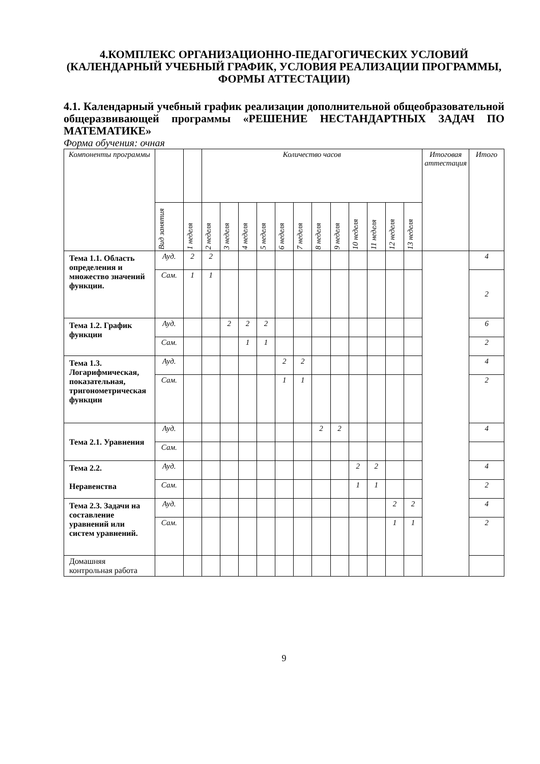4.КОМПЛЕКС ОРГАНИЗАЦИОННО-ПЕДАГОГИЧЕСКИХ УСЛОВИЙ (КАЛЕНДАРНЫЙ УЧЕБНЫЙ ГРАФИК, УСЛОВИЯ РЕАЛИЗАЦИИ ПРОГРАММЫ, ФОРМЫ АТТЕСТАЦИИ)
4.1. Календарный учебный график реализации дополнительной общеобразовательной общеразвивающей программы «РЕШЕНИЕ НЕСТАНДАРТНЫХ ЗАДАЧ ПО МАТЕМАТИКЕ»
Форма обучения: очная
| Компоненты программы | | | Количество часов | | | | | | | | | | | | Итоговая аттестация | Итого |
| --- | --- | --- | --- | --- | --- | --- | --- | --- | --- | --- | --- | --- | --- | --- | --- | --- |
| | Вид занятия | 1 неделя | 2 неделя | 3 неделя | 4 неделя | 5 неделя | 6 неделя | 7 неделя | 8 неделя | 9 неделя | 10 неделя | 11 неделя | 12 неделя | 13 неделя | | |
| Тема 1.1. Область определения и множество значений функции. | Ауд. | 2 | 2 | | | | | | | | | | | | | 4 |
| | Сам. | 1 | 1 | | | | | | | | | | | | | 2 |
| Тема 1.2. График функции | Ауд. | | | 2 | 2 | 2 | | | | | | | | | | 6 |
| | Сам. | | | | 1 | 1 | | | | | | | | | | 2 |
| Тема 1.3. Логарифмическая, показательная, тригонометрическая функции | Ауд. | | | | | | 2 | 2 | | | | | | | | 4 |
| | Сам. | | | | | | 1 | 1 | | | | | | | | 2 |
| Тема 2.1. Уравнения | Ауд. | | | | | | | | 2 | 2 | | | | | | 4 |
| | Сам. | | | | | | | | | | | | | | | |
| Тема 2.2. Неравенства | Ауд. | | | | | | | | | | 2 | 2 | | | | 4 |
| | Сам. | | | | | | | | | | 1 | 1 | | | | 2 |
| Тема 2.3. Задачи на составление уравнений или систем уравнений. | Ауд. | | | | | | | | | | | | 2 | 2 | | 4 |
| | Сам. | | | | | | | | | | | | 1 | 1 | | 2 |
| Домашняя контрольная работа | | | | | | | | | | | | | | | | |
9